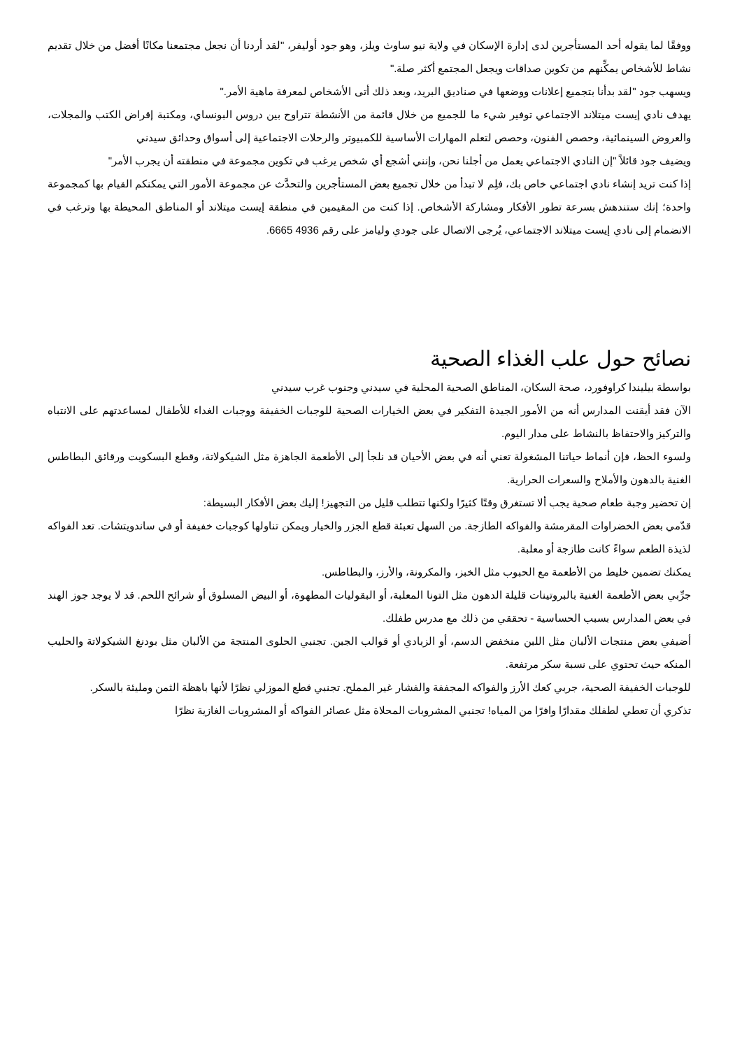ووفقًا لما يقوله أحد المستأجرين لدى إدارة الإسكان في ولاية نيو ساوث ويلز، وهو جود أوليفر، "لقد أردنا أن نجعل مجتمعنا مكانًا أفضل من خلال تقديم نشاط للأشخاص يمكِّنهم من تكوين صداقات ويجعل المجتمع أكثر صلة."
ويسهب جود "لقد بدأنا بتجميع إعلانات ووضعها في صناديق البريد، وبعد ذلك أتى الأشخاص لمعرفة ماهية الأمر."
يهدف نادي إيست ميتلاند الاجتماعي توفير شيء ما للجميع من خلال قائمة من الأنشطة تتراوح بين دروس البونساي، ومكتبة إقراض الكتب والمجلات، والعروض السينمائية، وحصص الفنون، وحصص لتعلم المهارات الأساسية للكمبيوتر والرحلات الاجتماعية إلى أسواق وحدائق سيدني
ويضيف جود قائلاً "إن النادي الاجتماعي يعمل من أجلنا نحن، وإنني أشجع أي شخص يرغب في تكوين مجموعة في منطقته أن يجرب الأمر"
إذا كنت تريد إنشاء نادي اجتماعي خاص بك، فلِم لا تبدأ من خلال تجميع بعض المستأجرين والتحدَّث عن مجموعة الأمور التي يمكنكم القيام بها كمجموعة واحدة؛ إنك ستندهش بسرعة تطور الأفكار ومشاركة الأشخاص. إذا كنت من المقيمين في منطقة إيست ميتلاند أو المناطق المحيطة بها وترغب في الانضمام إلى نادي إيست ميتلاند الاجتماعي، يُرجى الاتصال على جودي وليامز على رقم 4936 6665.
نصائح حول علب الغذاء الصحية
بواسطة بيليندا كراوفورد، صحة السكان، المناطق الصحية المحلية في سيدني وجنوب غرب سيدني
الآن فقد أيقنت المدارس أنه من الأمور الجيدة التفكير في بعض الخيارات الصحية للوجبات الخفيفة ووجبات الغداء للأطفال لمساعدتهم على الانتباه والتركيز والاحتفاظ بالنشاط على مدار اليوم.
ولسوء الحظ، فإن أنماط حياتنا المشغولة تعني أنه في بعض الأحيان قد نلجأ إلى الأطعمة الجاهزة مثل الشيكولاتة، وقطع البسكويت ورقائق البطاطس الغنية بالدهون والأملاح والسعرات الحرارية.
إن تحضير وجبة طعام صحية يجب ألا تستغرق وقتًا كثيرًا ولكنها تتطلب قليل من التجهيز! إليك بعض الأفكار البسيطة:
قدّمي بعض الخضراوات المقرمشة والفواكه الطازجة. من السهل تعبئة قطع الجزر والخيار ويمكن تناولها كوجبات خفيفة أو في ساندويتشات. تعد الفواكه لذيذة الطعم سواءً كانت طازجة أو معلبة.
يمكنك تضمين خليط من الأطعمة مع الحبوب مثل الخبز، والمكرونة، والأرز، والبطاطس.
جرِّبي بعض الأطعمة الغنية بالبروتينات قليلة الدهون مثل التونا المعلبة، أو البقوليات المطهوة، أو البيض المسلوق أو شرائح اللحم. قد لا يوجد جوز الهند في بعض المدارس بسبب الحساسية - تحققي من ذلك مع مدرس طفلك.
أضيفي بعض منتجات الألبان مثل اللبن منخفض الدسم، أو الزبادي أو قوالب الجبن. تجنبي الحلوى المنتجة من الألبان مثل بودنغ الشيكولاتة والحليب المنكه حيث تحتوي على نسبة سكر مرتفعة.
للوجبات الخفيفة الصحية، جربي كعك الأرز والفواكه المجففة والفشار غير المملح. تجنبي قطع الموزلي نظرًا لأنها باهظة الثمن ومليئة بالسكر.
تذكري أن تعطي لطفلك مقدارًا وافرًا من المياه! تجنبي المشروبات المحلاة مثل عصائر الفواكه أو المشروبات الغازية نظرًا